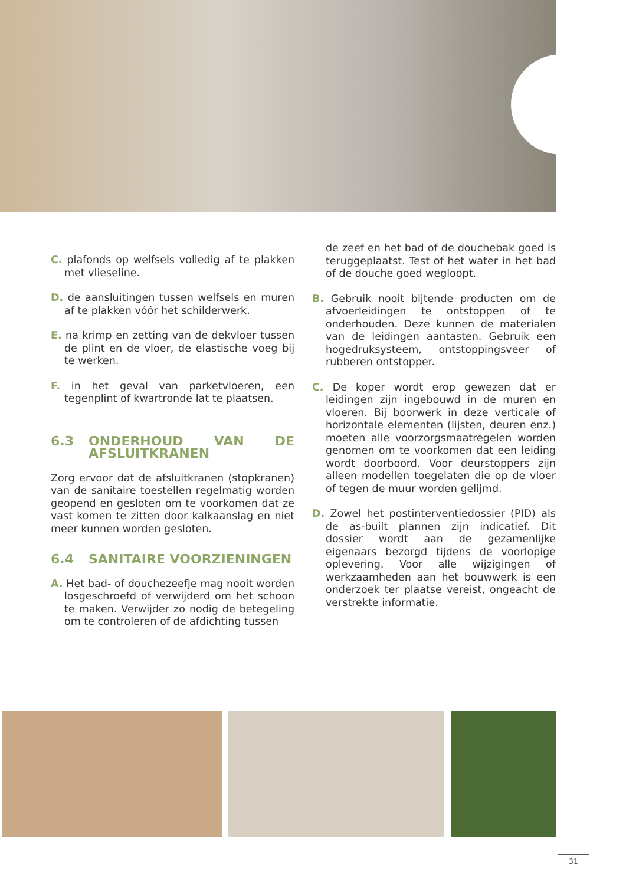C. plafonds op welfsels volledig af te plakken met vlieseline.
D. de aansluitingen tussen welfsels en muren af te plakken vóór het schilderwerk.
E. na krimp en zetting van de dekvloer tussen de plint en de vloer, de elastische voeg bij te werken.
F. in het geval van parketvloeren, een tegenplint of kwartronde lat te plaatsen.
6.3 ONDERHOUD VAN DE AFSLUITKRANEN
Zorg ervoor dat de afsluitkranen (stopkranen) van de sanitaire toestellen regelmatig worden geopend en gesloten om te voorkomen dat ze vast komen te zitten door kalkaanslag en niet meer kunnen worden gesloten.
6.4 SANITAIRE VOORZIENINGEN
A. Het bad- of douchezeefje mag nooit worden losgeschroefd of verwijderd om het schoon te maken. Verwijder zo nodig de betegeling om te controleren of de afdichting tussen
de zeef en het bad of de douchebak goed is teruggeplaatst. Test of het water in het bad of de douche goed wegloopt.
B. Gebruik nooit bijtende producten om de afvoerleidingen te ontstoppen of te onderhouden. Deze kunnen de materialen van de leidingen aantasten. Gebruik een hogedruksysteem, ontstoppingsveer of rubberen ontstopper.
C. De koper wordt erop gewezen dat er leidingen zijn ingebouwd in de muren en vloeren. Bij boorwerk in deze verticale of horizontale elementen (lijsten, deuren enz.) moeten alle voorzorgsmaatregelen worden genomen om te voorkomen dat een leiding wordt doorboord. Voor deurstoppers zijn alleen modellen toegelaten die op de vloer of tegen de muur worden gelijmd.
D. Zowel het postinterventiedossier (PID) als de as-built plannen zijn indicatief. Dit dossier wordt aan de gezamenlijke eigenaars bezorgd tijdens de voorlopige oplevering. Voor alle wijzigingen of werkzaamheden aan het bouwwerk is een onderzoek ter plaatse vereist, ongeacht de verstrekte informatie.
31